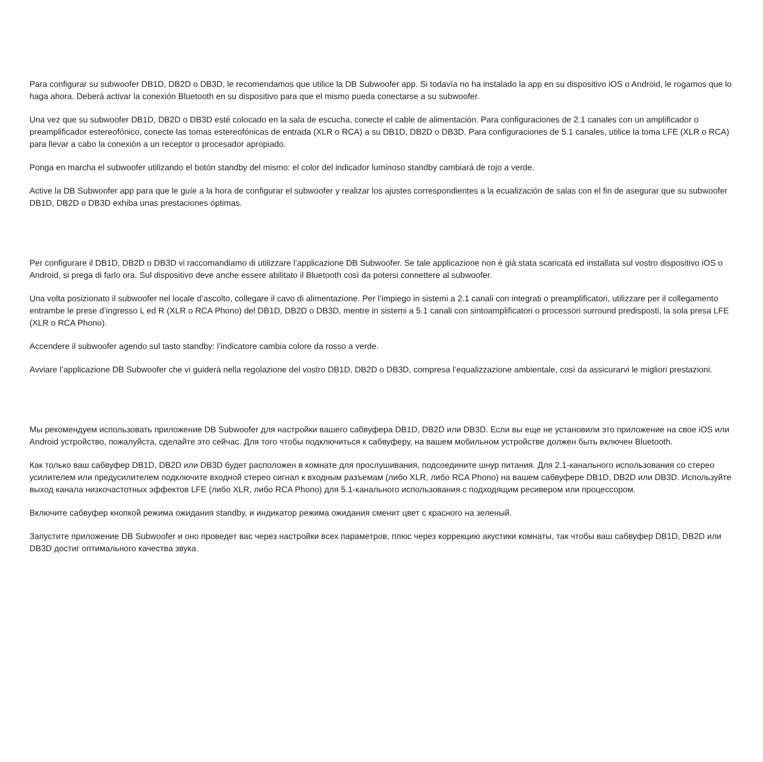Para configurar su subwoofer DB1D, DB2D o DB3D, le recomendamos que utilice la DB Subwoofer app. Si todavía no ha instalado la app en su dispositivo iOS o Android, le rogamos que lo haga ahora. Deberá activar la conexión Bluetooth en su dispositivo para que el mismo pueda conectarse a su subwoofer.
Una vez que su subwoofer DB1D, DB2D o DB3D esté colocado en la sala de escucha, conecte el cable de alimentación. Para configuraciones de 2.1 canales con un amplificador o preamplificador estereofónico, conecte las tomas estereofónicas de entrada (XLR o RCA) a su DB1D, DB2D o DB3D. Para configuraciones de 5.1 canales, utilice la toma LFE (XLR o RCA) para llevar a cabo la conexión a un receptor o procesador apropiado.
Ponga en marcha el subwoofer utilizando el botón standby del mismo: el color del indicador luminoso standby cambiará de rojo a verde.
Active la DB Subwoofer app para que le guíe a la hora de configurar el subwoofer y realizar los ajustes correspondientes a la ecualización de salas con el fin de asegurar que su subwoofer DB1D, DB2D o DB3D exhiba unas prestaciones óptimas.
Per configurare il DB1D, DB2D o DB3D vi raccomandiamo di utilizzare l’applicazione DB Subwoofer. Se tale applicazione non è già stata scaricata ed installata sul vostro dispositivo iOS o Android, si prega di farlo ora. Sul dispositivo deve anche essere abilitato il Bluetooth così da potersi connettere al subwoofer.
Una volta posizionato il subwoofer nel locale d’ascolto, collegare il cavo di alimentazione. Per l’impiego in sistemi a 2.1 canali con integrati o preamplificatori, utilizzare per il collegamento entrambe le prese d’ingresso L ed R (XLR o RCA Phono) del DB1D, DB2D o DB3D, mentre in sistemi a 5.1 canali con sintoamplificatori o processori surround predisposti, la sola presa LFE (XLR o RCA Phono).
Accendere il subwoofer agendo sul tasto standby: l’indicatore cambia colore da rosso a verde.
Avviare l’applicazione DB Subwoofer che vi guiderà nella regolazione del vostro DB1D, DB2D o DB3D, compresa l’equalizzazione ambientale, così da assicurarvi le migliori prestazioni.
Мы рекомендуем использовать приложение DB Subwoofer для настройки вашего сабвуфера DB1D, DB2D или DB3D. Если вы еще не установили это приложение на свое iOS или Android устройство, пожалуйста, сделайте это сейчас. Для того чтобы подключиться к сабвуферу, на вашем мобильном устройстве должен быть включен Bluetooth.
Как только ваш сабвуфер DB1D, DB2D или DB3D будет расположен в комнате для прослушивания, подсоедините шнур питания. Для 2.1-канального использования со стерео усилителем или предусилителем подключите входной стерео сигнал к входным разъемам (либо XLR, либо RCA Phono) на вашем сабвуфере DB1D, DB2D или DB3D. Используйте выход канала низкочастотных эффектов LFE (либо XLR, либо RCA Phono) для 5.1-канального использования с подходящим ресивером или процессором.
Включите сабвуфер кнопкой режима ожидания standby, и индикатор режима ожидания сменит цвет с красного на зеленый.
Запустите приложение DB Subwoofer и оно проведет вас через настройки всех параметров, плюс через коррекцию акустики комнаты, так чтобы ваш сабвуфер DB1D, DB2D или DB3D достиг оптимального качества звука.